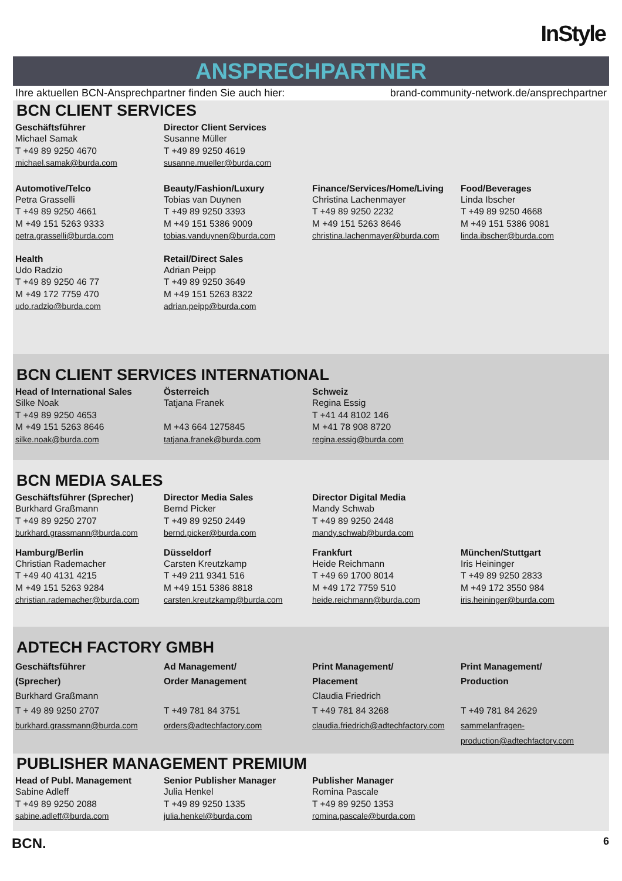InStyle
ANSPRECHPARTNER
Ihre aktuellen BCN-Ansprechpartner finden Sie auch hier: brand-community-network.de/ansprechpartner
BCN CLIENT SERVICES
| Geschäftsführer | Director Client Services | | |
| --- | --- | --- | --- |
| Michael Samak T +49 89 9250 4670 michael.samak@burda.com | Susanne Müller T +49 89 9250 4619 susanne.mueller@burda.com | | |
| Automotive/Telco | Beauty/Fashion/Luxury | Finance/Services/Home/Living | Food/Beverages |
| Petra Grasselli T +49 89 9250 4661 M +49 151 5263 9333 petra.grasselli@burda.com | Tobias van Duynen T +49 89 9250 3393 M +49 151 5386 9009 tobias.vanduynen@burda.com | Christina Lachenmayer T +49 89 9250 2232 M +49 151 5263 8646 christina.lachenmayer@burda.com | Linda Ibscher T +49 89 9250 4668 M +49 151 5386 9081 linda.ibscher@burda.com |
| Health | Retail/Direct Sales | | |
| Udo Radzio T +49 89 9250 46 77 M +49 172 7759 470 udo.radzio@burda.com | Adrian Peipp T +49 89 9250 3649 M +49 151 5263 8322 adrian.peipp@burda.com | | |
BCN CLIENT SERVICES INTERNATIONAL
| Head of International Sales | Österreich | Schweiz | |
| --- | --- | --- | --- |
| Silke Noak T +49 89 9250 4653 M +49 151 5263 8646 silke.noak@burda.com | Tatjana Franek M +43 664 1275845 tatjana.franek@burda.com | Regina Essig T +41 44 8102 146 M +41 78 908 8720 regina.essig@burda.com | |
BCN MEDIA SALES
| Geschäftsführer (Sprecher) | Director Media Sales | Director Digital Media | |
| --- | --- | --- | --- |
| Burkhard Graßmann T +49 89 9250 2707 burkhard.grassmann@burda.com | Bernd Picker T +49 89 9250 2449 bernd.picker@burda.com | Mandy Schwab T +49 89 9250 2448 mandy.schwab@burda.com | |
| Hamburg/Berlin | Düsseldorf | Frankfurt | München/Stuttgart |
| Christian Rademacher T +49 40 4131 4215 M +49 151 5263 9284 christian.rademacher@burda.com | Carsten Kreutzkamp T +49 211 9341 516 M +49 151 5386 8818 carsten.kreutzkamp@burda.com | Heide Reichmann T +49 69 1700 8014 M +49 172 7759 510 heide.reichmann@burda.com | Iris Heininger T +49 89 9250 2833 M +49 172 3550 984 iris.heininger@burda.com |
ADTECH FACTORY GMBH
| Geschäftsführer (Sprecher) | Ad Management/ Order Management | Print Management/ Placement | Print Management/ Production |
| --- | --- | --- | --- |
| Burkhard Graßmann T + 49 89 9250 2707 burkhard.grassmann@burda.com | T +49 781 84 3751 orders@adtechfactory.com | Claudia Friedrich T +49 781 84 3268 claudia.friedrich@adtechfactory.com | T +49 781 84 2629 sammelanfragen-production@adtechfactory.com |
PUBLISHER MANAGEMENT PREMIUM
| Head of Publ. Management | Senior Publisher Manager | Publisher Manager | |
| --- | --- | --- | --- |
| Sabine Adleff T +49 89 9250 2088 sabine.adleff@burda.com | Julia Henkel T +49 89 9250 1335 julia.henkel@burda.com | Romina Pascale T +49 89 9250 1353 romina.pascale@burda.com | |
BCN. 6